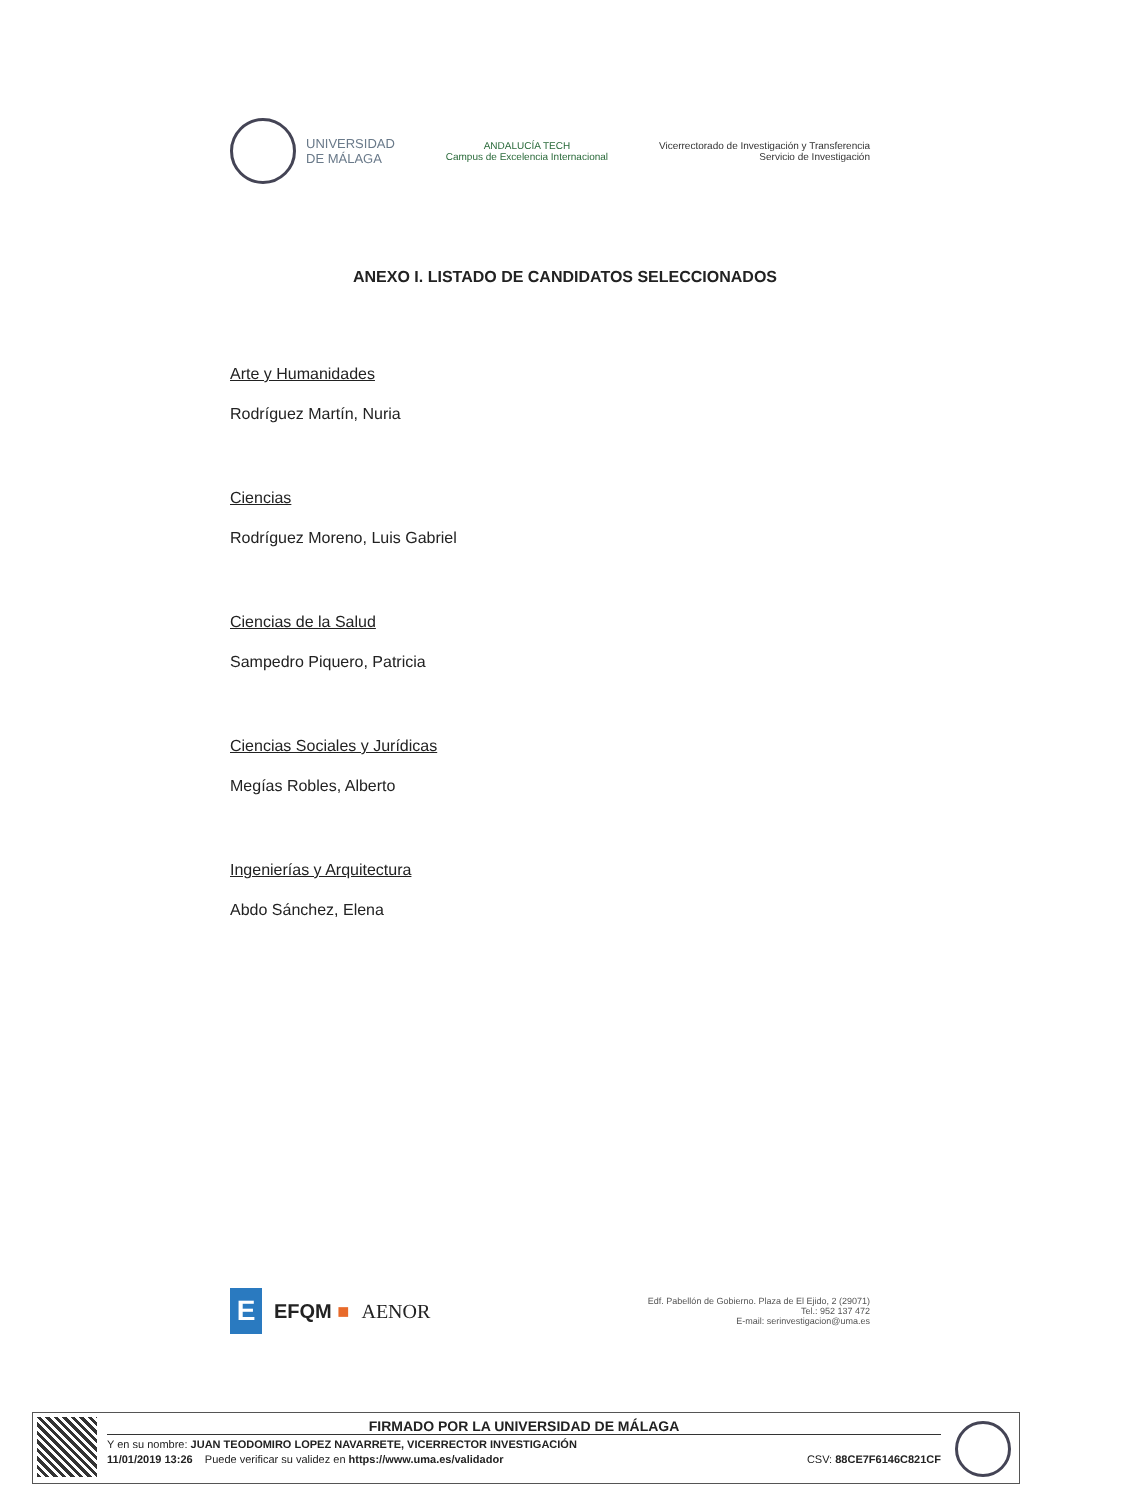UNIVERSIDAD
DE MÁLAGA
ANDALUCÍA TECH
Campus de Excelencia Internacional
Vicerrectorado de Investigación y Transferencia
Servicio de Investigación
ANEXO I. LISTADO DE CANDIDATOS SELECCIONADOS
Arte y Humanidades
Rodríguez Martín, Nuria
Ciencias
Rodríguez Moreno, Luis Gabriel
Ciencias de la Salud
Sampedro Piquero, Patricia
Ciencias Sociales y Jurídicas
Megías Robles, Alberto
Ingenierías y Arquitectura
Abdo Sánchez, Elena
E
EFQM ■ AENOR
Edf. Pabellón de Gobierno. Plaza de El Ejido, 2 (29071)
Tel.: 952 137 472
E-mail: serinvestigacion@uma.es
FIRMADO POR LA UNIVERSIDAD DE MÁLAGA
Y en su nombre: JUAN TEODOMIRO LOPEZ NAVARRETE, VICERRECTOR INVESTIGACIÓN
11/01/2019 13:26 Puede verificar su validez en https://www.uma.es/validador CSV: 88CE7F6146C821CF